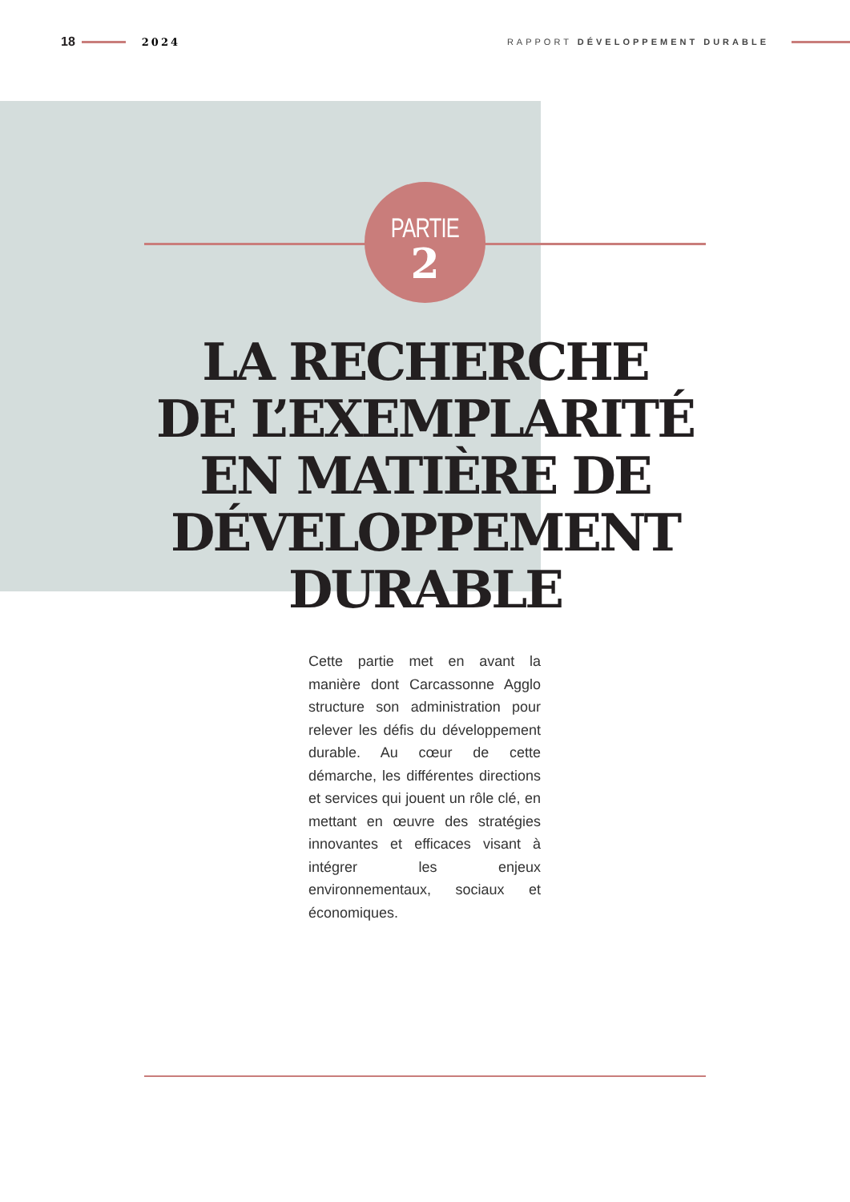18 2024 RAPPORT DÉVELOPPEMENT DURABLE
PARTIE
2
LA RECHERCHE
DE L’EXEMPLARITÉ
EN MATIÈRE DE
DÉVELOPPEMENT
DURABLE
Cette partie met en avant la manière dont Carcassonne Agglo structure son administration pour relever les défis du développement durable. Au cœur de cette démarche, les différentes directions et services qui jouent un rôle clé, en mettant en œuvre des stratégies innovantes et efficaces visant à intégrer les enjeux environnementaux, sociaux et économiques.